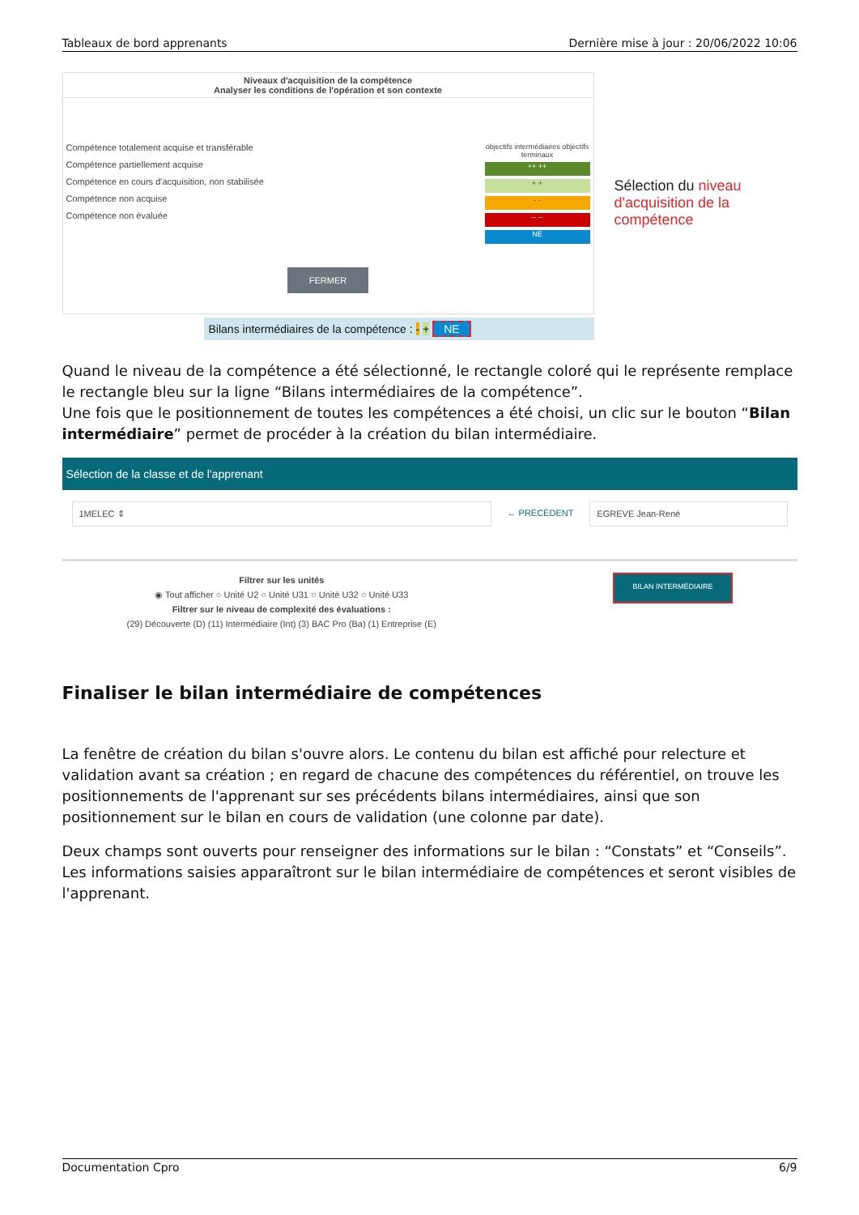Tableaux de bord apprenants Dernière mise à jour : 20/06/2022 10:06
Niveaux d'acquisition de la compétence
Analyser les conditions de l'opération et son contexte
Compétence totalement acquise et transférable
Compétence partiellement acquise
Compétence en cours d'acquisition, non stabilisée
Compétence non acquise
Compétence non évaluée
objectifs intermédiaires objectifs terminaux
++ ++
+ +
- -
-- --
NE
FERMER
Bilans intermédiaires de la compétence : - + NE
Sélection du niveau d'acquisition de la compétence
Quand le niveau de la compétence a été sélectionné, le rectangle coloré qui le représente remplace le rectangle bleu sur la ligne “Bilans intermédiaires de la compétence”.
Une fois que le positionnement de toutes les compétences a été choisi, un clic sur le bouton “Bilan intermédiaire” permet de procéder à la création du bilan intermédiaire.
Sélection de la classe et de l'apprenant
1MELEC ⇕ ← PRÉCÉDENT EGREVE Jean-René
Filtrer sur les unités
◉ Tout afficher ○ Unité U2 ○ Unité U31 ○ Unité U32 ○ Unité U33
Filtrer sur le niveau de complexité des évaluations :
(29) Découverte (D) (11) Intermédiaire (Int) (3) BAC Pro (Ba) (1) Entreprise (E)
BILAN INTERMÉDIAIRE
Finaliser le bilan intermédiaire de compétences
La fenêtre de création du bilan s'ouvre alors. Le contenu du bilan est affiché pour relecture et validation avant sa création ; en regard de chacune des compétences du référentiel, on trouve les positionnements de l'apprenant sur ses précédents bilans intermédiaires, ainsi que son positionnement sur le bilan en cours de validation (une colonne par date).
Deux champs sont ouverts pour renseigner des informations sur le bilan : “Constats” et “Conseils”. Les informations saisies apparaîtront sur le bilan intermédiaire de compétences et seront visibles de l'apprenant.
Documentation Cpro 6/9